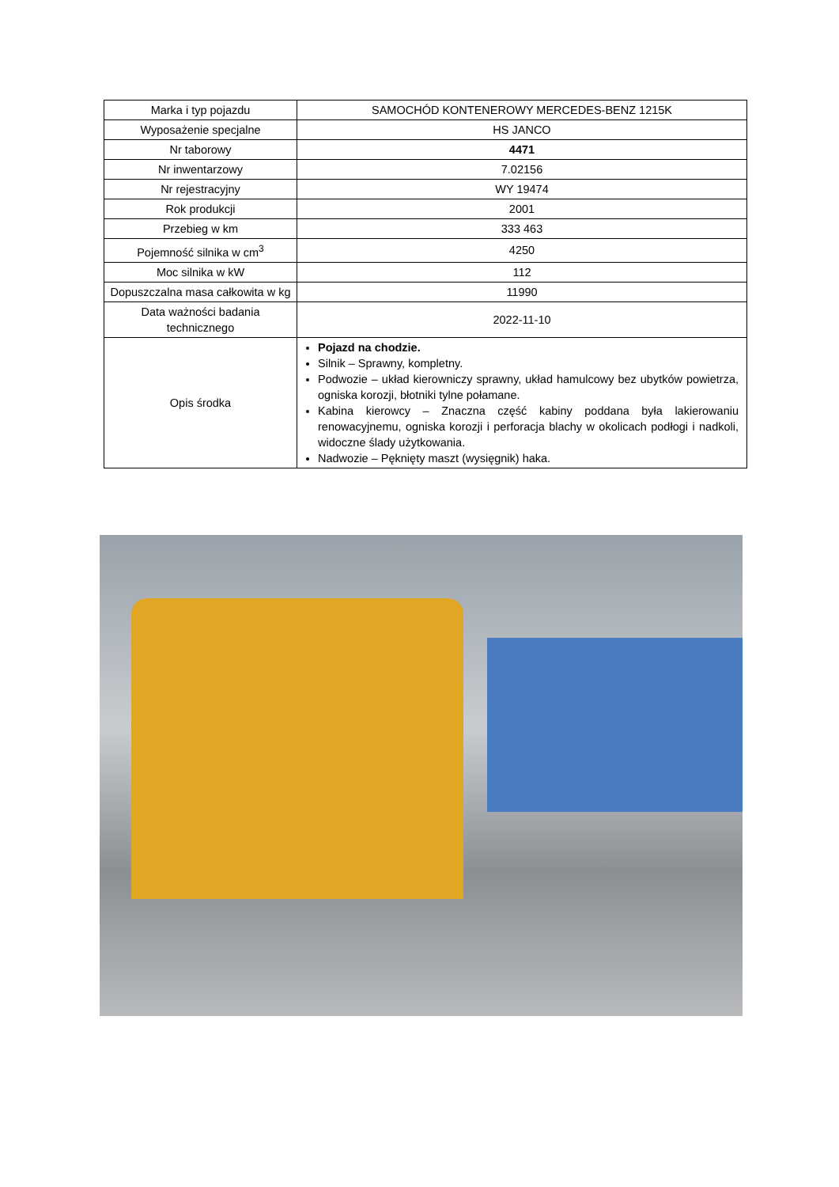| Marka i typ pojazdu | SAMOCHÓD KONTENEROWY MERCEDES-BENZ 1215K |
| Wyposażenie specjalne | HS JANCO |
| Nr taborowy | 4471 |
| Nr inwentarzowy | 7.02156 |
| Nr rejestracyjny | WY 19474 |
| Rok produkcji | 2001 |
| Przebieg w km | 333 463 |
| Pojemność silnika w cm<sup>3</sup> | 4250 |
| Moc silnika w kW | 112 |
| Dopuszczalna masa całkowita w kg | 11990 |
| Data ważności badania technicznego | 2022-11-10 |
| Opis środka | Pojazd na chodzie. Silnik – Sprawny, kompletny. Podwozie – układ kierowniczy sprawny, układ hamulcowy bez ubytków powietrza, ogniska korozji, błotniki tylne połamane. Kabina kierowcy – Znaczna część kabiny poddana była lakierowaniu renowacyjnemu, ogniska korozji i perforacja blachy w okolicach podłogi i nadkoli, widoczne ślady użytkowania. Nadwozie – Pęknięty maszt (wysięgnik) haka. |